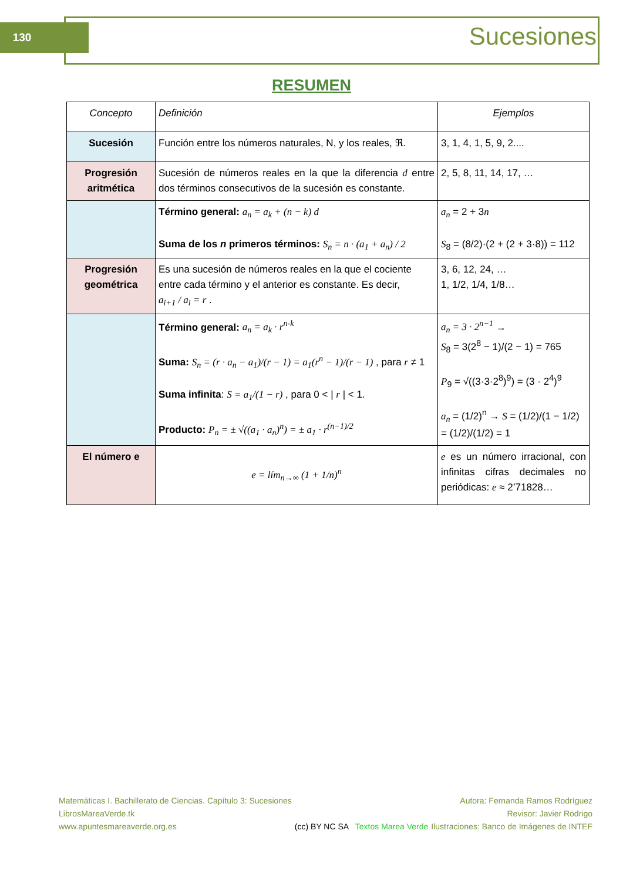130 Sucesiones
RESUMEN
| Concepto | Definición | Ejemplos |
| Sucesión | Función entre los números naturales, N, y los reales, ℜ. | 3, 1, 4, 1, 5, 9, 2.... |
| Progresión aritmética | Sucesión de números reales en la que la diferencia d entre dos términos consecutivos de la sucesión es constante. | 2, 5, 8, 11, 14, 17, … |
| | Término general: a<sub>n</sub> = a<sub>k</sub> + (n − k) d Suma de los n primeros términos: S<sub>n</sub> = n · (a<sub>1</sub> + a<sub>n</sub>) / 2 | a<sub>n</sub> = 2 + 3 n S<sub>8</sub> = (8/2)·(2 + (2 + 3·8)) = 112 |
| Progresión geométrica | Es una sucesión de números reales en la que el cociente entre cada término y el anterior es constante. Es decir, a<sub>i+1</sub> / a<sub>i</sub> = r . | 3, 6, 12, 24, … 1, 1/2, 1/4, 1/8… |
| | Término general: a<sub>n</sub> = a<sub>k</sub> · r<sup>n-k</sup> Suma: S<sub>n</sub> = (r · a<sub>n</sub> − a<sub>1</sub>)/(r − 1) = a<sub>1</sub>(r<sup>n</sup> − 1)/(r − 1) , para r ≠ 1 Suma infinita : S = a<sub>1</sub>/(1 − r) , para 0 < / r / < 1. Producto: P<sub>n</sub> = ± √((a<sub>1</sub> · a<sub>n</sub>)<sup>n</sup>) = ± a<sub>1</sub> · r<sup>(n−1)/2</sup> | a<sub>n</sub> = 3 · 2<sup>n−1</sup> → S<sub>8</sub> = 3(2<sup>8</sup> − 1)/(2 − 1) = 765 P<sub>9</sub> = √((3·3·2<sup>8</sup>)<sup>9</sup>) = (3 · 2<sup>4</sup>)<sup>9</sup> a<sub>n</sub> = (1/2)<sup>n</sup> → S = (1/2)/(1 − 1/2) = (1/2)/(1/2) = 1 |
| El número e | e = lím<sub>n→∞</sub> (1 + 1/n)<sup>n</sup> | e es un número irracional, con infinitas cifras decimales no periódicas: e ≈ 2’71828… |
Matemáticas I. Bachillerato de Ciencias. Capítulo 3: Sucesiones
LibrosMareaVerde.tk
www.apuntesmareaverde.org.es
(cc) BY NC SA Textos Marea Verde
Autora: Fernanda Ramos Rodríguez
Revisor: Javier Rodrigo
Ilustraciones: Banco de Imágenes de INTEF